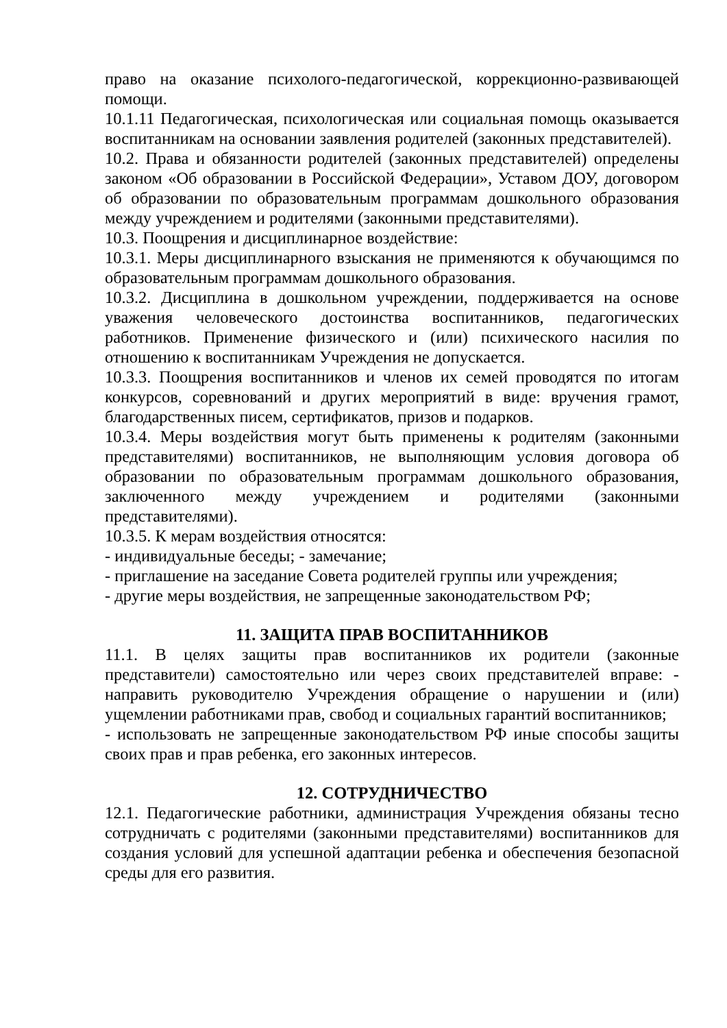право на оказание психолого-педагогической, коррекционно-развивающей помощи.
10.1.11 Педагогическая, психологическая или социальная помощь оказывается воспитанникам на основании заявления родителей (законных представителей).
10.2. Права и обязанности родителей (законных представителей) определены законом «Об образовании в Российской Федерации», Уставом ДОУ, договором об образовании по образовательным программам дошкольного образования между учреждением и родителями (законными представителями).
10.3. Поощрения и дисциплинарное воздействие:
10.3.1. Меры дисциплинарного взыскания не применяются к обучающимся по образовательным программам дошкольного образования.
10.3.2. Дисциплина в дошкольном учреждении, поддерживается на основе уважения человеческого достоинства воспитанников, педагогических работников. Применение физического и (или) психического насилия по отношению к воспитанникам Учреждения не допускается.
10.3.3. Поощрения воспитанников и членов их семей проводятся по итогам конкурсов, соревнований и других мероприятий в виде: вручения грамот, благодарственных писем, сертификатов, призов и подарков.
10.3.4. Меры воздействия могут быть применены к родителям (законными представителями) воспитанников, не выполняющим условия договора об образовании по образовательным программам дошкольного образования, заключенного между учреждением и родителями (законными представителями).
10.3.5. К мерам воздействия относятся:
- индивидуальные беседы; - замечание;
- приглашение на заседание Совета родителей группы или учреждения;
- другие меры воздействия, не запрещенные законодательством РФ;
11. ЗАЩИТА ПРАВ ВОСПИТАННИКОВ
11.1. В целях защиты прав воспитанников их родители (законные представители) самостоятельно или через своих представителей вправе: - направить руководителю Учреждения обращение о нарушении и (или) ущемлении работниками прав, свобод и социальных гарантий воспитанников;
- использовать не запрещенные законодательством РФ иные способы защиты своих прав и прав ребенка, его законных интересов.
12. СОТРУДНИЧЕСТВО
12.1. Педагогические работники, администрация Учреждения обязаны тесно сотрудничать с родителями (законными представителями) воспитанников для создания условий для успешной адаптации ребенка и обеспечения безопасной среды для его развития.